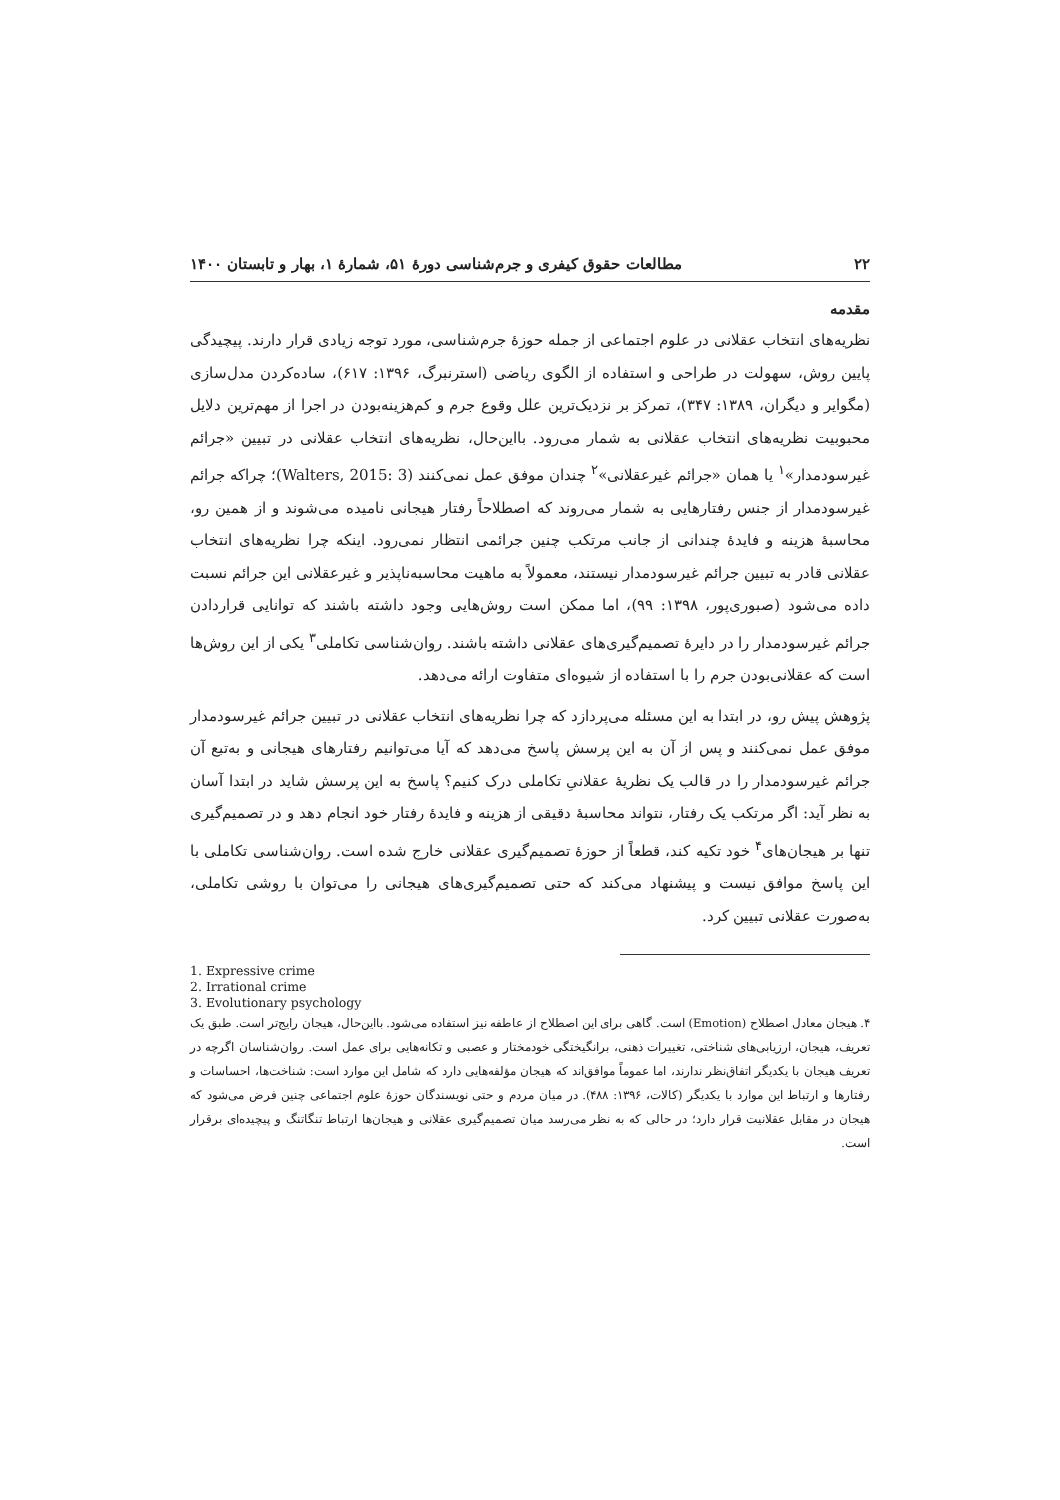۲۲ مطالعات حقوق کیفری و جرم‌شناسی دورهٔ ۵۱، شمارهٔ ۱، بهار و تابستان ۱۴۰۰
مقدمه
نظریه‌های انتخاب عقلانی در علوم اجتماعی از جمله حوزهٔ جرم‌شناسی، مورد توجه زیادی قرار دارند. پیچیدگی پایین روش، سهولت در طراحی و استفاده از الگوی ریاضی (استرنبرگ، ۱۳۹۶: ۶۱۷)، ساده‌کردن مدل‌سازی (مگوایر و دیگران، ۱۳۸۹: ۳۴۷)، تمرکز بر نزدیک‌ترین علل وقوع جرم و کم‌هزینه‌بودن در اجرا از مهم‌ترین دلایل محبوبیت نظریه‌های انتخاب عقلانی به شمار می‌رود. بااین‌حال، نظریه‌های انتخاب عقلانی در تبیین «جرائم غیرسودمدار»<sup>۱</sup> یا همان «جرائم غیرعقلانی»<sup>۲</sup> چندان موفق عمل نمی‌کنند (Walters, 2015: 3)؛ چراکه جرائم غیرسودمدار از جنس رفتارهایی به شمار می‌روند که اصطلاحاً رفتار هیجانی نامیده می‌شوند و از همین رو، محاسبهٔ هزینه و فایدهٔ چندانی از جانب مرتکب چنین جرائمی انتظار نمی‌رود. اینکه چرا نظریه‌های انتخاب عقلانی قادر به تبیین جرائم غیرسودمدار نیستند، معمولاً به ماهیت محاسبه‌ناپذیر و غیرعقلانی این جرائم نسبت داده می‌شود (صبوری‌پور، ۱۳۹۸: ۹۹)، اما ممکن است روش‌هایی وجود داشته باشند که توانایی قراردادن جرائم غیرسودمدار را در دایرهٔ تصمیم‌گیری‌های عقلانی داشته باشند. روان‌شناسی تکاملی<sup>۳</sup> یکی از این روش‌ها است که عقلانی‌بودن جرم را با استفاده از شیوه‌ای متفاوت ارائه می‌دهد.
پژوهش پیش رو، در ابتدا به این مسئله می‌پردازد که چرا نظریه‌های انتخاب عقلانی در تبیین جرائم غیرسودمدار موفق عمل نمی‌کنند و پس از آن به این پرسش پاسخ می‌دهد که آیا می‌توانیم رفتارهای هیجانی و به‌تبع آن جرائم غیرسودمدار را در قالب یک نظریهٔ عقلانیِ تکاملی درک کنیم؟ پاسخ به این پرسش شاید در ابتدا آسان به نظر آید: اگر مرتکب یک رفتار، نتواند محاسبهٔ دقیقی از هزینه و فایدهٔ رفتار خود انجام دهد و در تصمیم‌گیری تنها بر هیجان‌های<sup>۴</sup> خود تکیه کند، قطعاً از حوزهٔ تصمیم‌گیری عقلانی خارج شده است. روان‌شناسی تکاملی با این پاسخ موافق نیست و پیشنهاد می‌کند که حتی تصمیم‌گیری‌های هیجانی را می‌توان با روشی تکاملی، به‌صورت عقلانی تبیین کرد.
1. Expressive crime
2. Irrational crime
3. Evolutionary psychology
۴. هیجان معادل اصطلاح (Emotion) است. گاهی برای این اصطلاح از عاطفه نیز استفاده می‌شود. بااین‌حال، هیجان رایج‌تر است. طبق یک تعریف، هیجان، ارزیابی‌های شناختی، تغییرات ذهنی، برانگیختگی خودمختار و عصبی و تکانه‌هایی برای عمل است. روان‌شناسان اگرچه در تعریف هیجان با یکدیگر اتفاق‌نظر ندارند، اما عموماً موافق‌اند که هیجان مؤلفه‌هایی دارد که شامل این موارد است: شناخت‌ها، احساسات و رفتارها و ارتباط این موارد با یکدیگر (کالات، ۱۳۹۶: ۴۸۸). در میان مردم و حتی نویسندگان حوزهٔ علوم اجتماعی چنین فرض می‌شود که هیجان در مقابل عقلانیت قرار دارد؛ در حالی که به نظر می‌رسد میان تصمیم‌گیری عقلانی و هیجان‌ها ارتباط تنگاتنگ و پیچیده‌ای برقرار است.